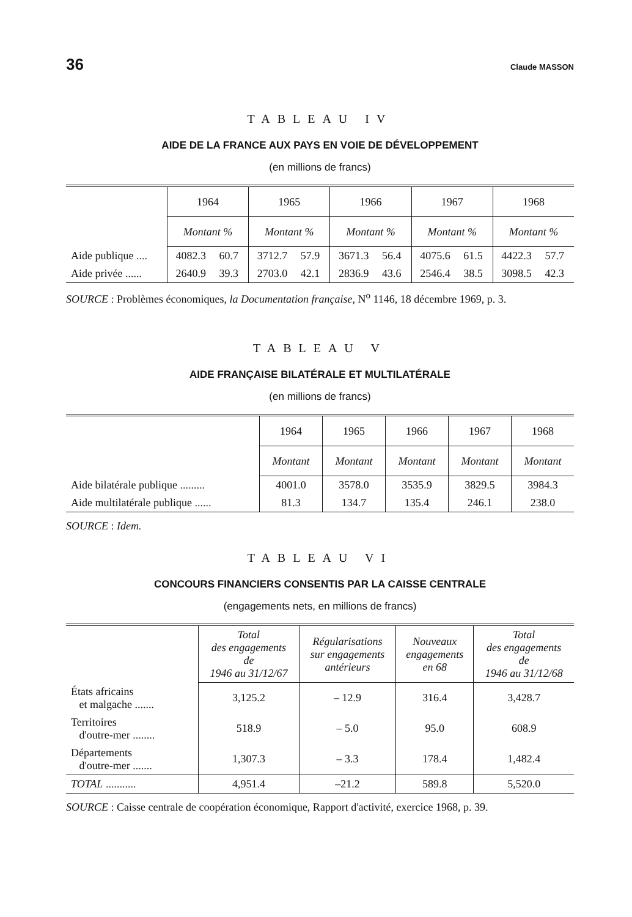36 Claude MASSON
TABLEAU IV
AIDE DE LA FRANCE AUX PAYS EN VOIE DE DÉVELOPPEMENT
(en millions de francs)
| | 1964 | | 1965 | | 1966 | | 1967 | | 1968 | |
| | Montant % | | Montant % | | Montant % | | Montant % | | Montant % | |
| Aide publique .... | 4082.3 | 60.7 | 3712.7 | 57.9 | 3671.3 | 56.4 | 4075.6 | 61.5 | 4422.3 | 57.7 |
| Aide privée ...... | 2640.9 | 39.3 | 2703.0 | 42.1 | 2836.9 | 43.6 | 2546.4 | 38.5 | 3098.5 | 42.3 |
SOURCE : Problèmes économiques, la Documentation française, N<sup>o</sup> 1146, 18 décembre 1969, p. 3.
TABLEAU V
AIDE FRANÇAISE BILATÉRALE ET MULTILATÉRALE
(en millions de francs)
| | 1964 | 1965 | 1966 | 1967 | 1968 |
| | Montant | Montant | Montant | Montant | Montant |
| Aide bilatérale publique ......... | 4001.0 | 3578.0 | 3535.9 | 3829.5 | 3984.3 |
| Aide multilatérale publique ...... | 81.3 | 134.7 | 135.4 | 246.1 | 238.0 |
SOURCE : Idem.
TABLEAU VI
CONCOURS FINANCIERS CONSENTIS PAR LA CAISSE CENTRALE
(engagements nets, en millions de francs)
| | Total des engagements de 1946 au 31/12/67 | Régularisations sur engagements antérieurs | Nouveaux engagements en 68 | Total des engagements de 1946 au 31/12/68 |
| États africains et malgache ....... | 3,125.2 | – 12.9 | 316.4 | 3,428.7 |
| Territoires d'outre-mer ........ | 518.9 | – 5.0 | 95.0 | 608.9 |
| Départements d'outre-mer ....... | 1,307.3 | – 3.3 | 178.4 | 1,482.4 |
| TOTAL ........... | 4,951.4 | –21.2 | 589.8 | 5,520.0 |
SOURCE : Caisse centrale de coopération économique, Rapport d'activité, exercice 1968, p. 39.